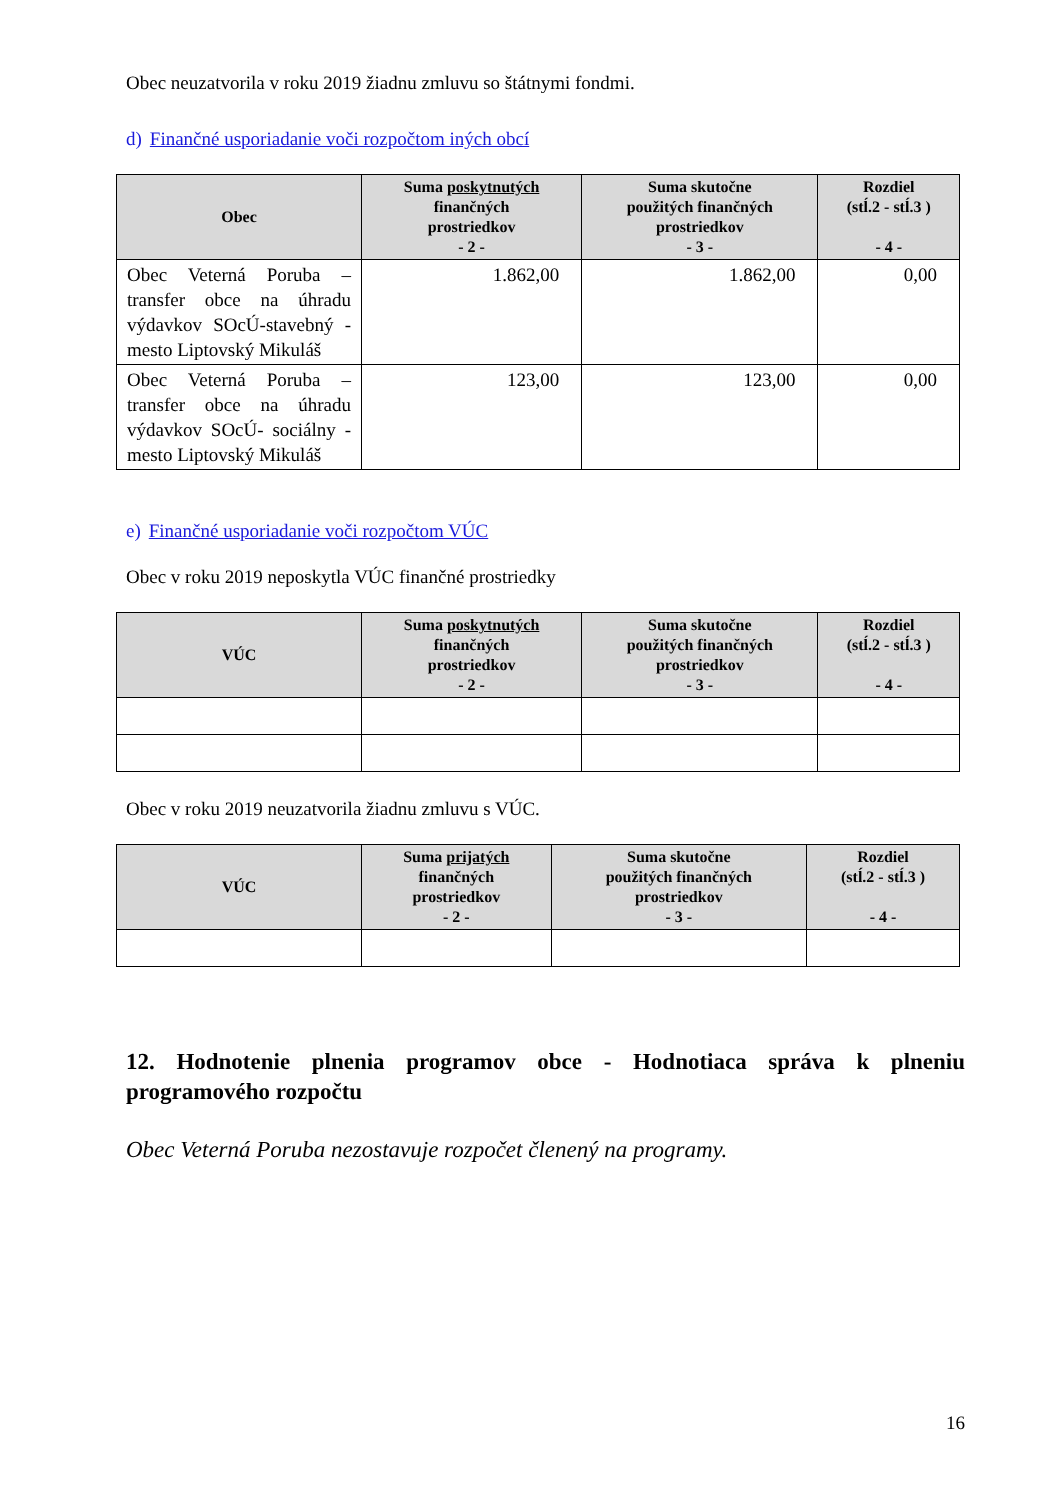Obec neuzatvorila v roku 2019 žiadnu zmluvu so štátnymi fondmi.
d) Finančné usporiadanie voči rozpočtom iných obcí
| Obec | Suma poskytnutých finančných prostriedkov - 2 - | Suma skutočne použitých finančných prostriedkov - 3 - | Rozdiel (stĺ.2 - stĺ.3 ) - 4 - |
| --- | --- | --- | --- |
| Obec Veterná Poruba – transfer obce na úhradu výdavkov SOcÚ-stavebný -mesto Liptovský Mikuláš | 1.862,00 | 1.862,00 | 0,00 |
| Obec Veterná Poruba – transfer obce na úhradu výdavkov SOcÚ- sociálny - mesto Liptovský Mikuláš | 123,00 | 123,00 | 0,00 |
e) Finančné usporiadanie voči rozpočtom VÚC
Obec v roku 2019 neposkytla VÚC finančné prostriedky
| VÚC | Suma poskytnutých finančných prostriedkov - 2 - | Suma skutočne použitých finančných prostriedkov - 3 - | Rozdiel (stĺ.2 - stĺ.3 ) - 4 - |
| --- | --- | --- | --- |
Obec v roku 2019 neuzatvorila žiadnu zmluvu s VÚC.
| VÚC | Suma prijatých finančných prostriedkov - 2 - | Suma skutočne použitých finančných prostriedkov - 3 - | Rozdiel (stĺ.2 - stĺ.3 ) - 4 - |
| --- | --- | --- | --- |
12. Hodnotenie plnenia programov obce - Hodnotiaca správa k plneniu programového rozpočtu
Obec Veterná Poruba nezostavuje rozpočet členený na programy.
16